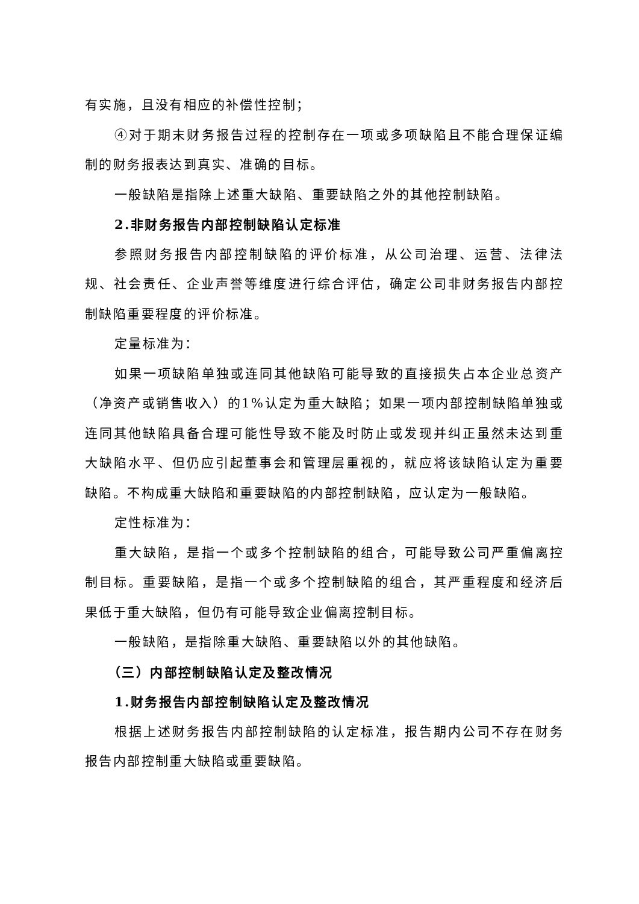有实施，且没有相应的补偿性控制；
④对于期末财务报告过程的控制存在一项或多项缺陷且不能合理保证编制的财务报表达到真实、准确的目标。
一般缺陷是指除上述重大缺陷、重要缺陷之外的其他控制缺陷。
2.非财务报告内部控制缺陷认定标准
参照财务报告内部控制缺陷的评价标准，从公司治理、运营、法律法规、社会责任、企业声誉等维度进行综合评估，确定公司非财务报告内部控制缺陷重要程度的评价标准。
定量标准为：
如果一项缺陷单独或连同其他缺陷可能导致的直接损失占本企业总资产（净资产或销售收入）的1%认定为重大缺陷；如果一项内部控制缺陷单独或连同其他缺陷具备合理可能性导致不能及时防止或发现并纠正虽然未达到重大缺陷水平、但仍应引起董事会和管理层重视的，就应将该缺陷认定为重要缺陷。不构成重大缺陷和重要缺陷的内部控制缺陷，应认定为一般缺陷。
定性标准为：
重大缺陷，是指一个或多个控制缺陷的组合，可能导致公司严重偏离控制目标。重要缺陷，是指一个或多个控制缺陷的组合，其严重程度和经济后果低于重大缺陷，但仍有可能导致企业偏离控制目标。
一般缺陷，是指除重大缺陷、重要缺陷以外的其他缺陷。
（三）内部控制缺陷认定及整改情况
1.财务报告内部控制缺陷认定及整改情况
根据上述财务报告内部控制缺陷的认定标准，报告期内公司不存在财务报告内部控制重大缺陷或重要缺陷。